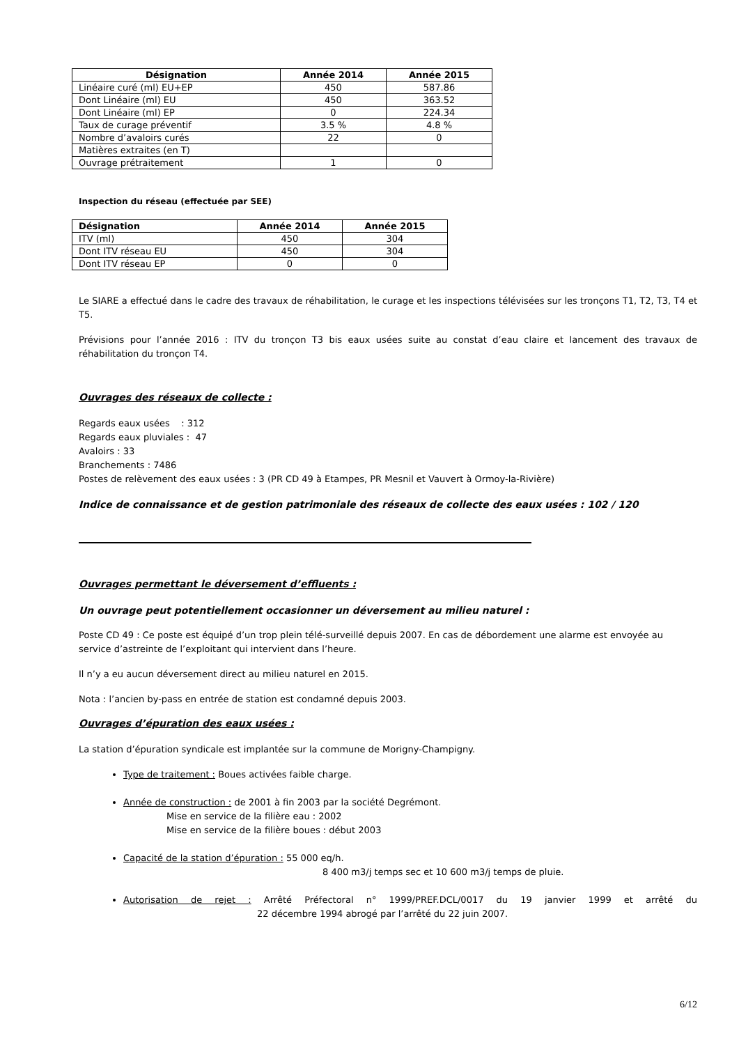| Désignation | Année 2014 | Année 2015 |
| --- | --- | --- |
| Linéaire curé (ml) EU+EP | 450 | 587.86 |
| Dont Linéaire (ml) EU | 450 | 363.52 |
| Dont Linéaire (ml) EP | 0 | 224.34 |
| Taux de curage préventif | 3.5 % | 4.8 % |
| Nombre d’avaloirs curés | 22 | 0 |
| Matières extraites (en T) | | |
| Ouvrage prétraitement | 1 | 0 |
Inspection du réseau (effectuée par SEE)
| Désignation | Année 2014 | Année 2015 |
| --- | --- | --- |
| ITV (ml) | 450 | 304 |
| Dont ITV réseau EU | 450 | 304 |
| Dont ITV réseau EP | 0 | 0 |
Le SIARE a effectué dans le cadre des travaux de réhabilitation, le curage et les inspections télévisées sur les tronçons T1, T2, T3, T4 et T5.
Prévisions pour l’année 2016 : ITV du tronçon T3 bis eaux usées suite au constat d’eau claire et lancement des travaux de réhabilitation du tronçon T4.
Ouvrages des réseaux de collecte :
Regards eaux usées : 312
Regards eaux pluviales : 47
Avaloirs : 33
Branchements : 7486
Postes de relèvement des eaux usées : 3 (PR CD 49 à Etampes, PR Mesnil et Vauvert à Ormoy-la-Rivière)
Indice de connaissance et de gestion patrimoniale des réseaux de collecte des eaux usées : 102 / 120
Ouvrages permettant le déversement d’effluents :
Un ouvrage peut potentiellement occasionner un déversement au milieu naturel :
Poste CD 49 : Ce poste est équipé d’un trop plein télé-surveillé depuis 2007. En cas de débordement une alarme est envoyée au service d’astreinte de l’exploitant qui intervient dans l’heure.
Il n’y a eu aucun déversement direct au milieu naturel en 2015.
Nota : l’ancien by-pass en entrée de station est condamné depuis 2003.
Ouvrages d’épuration des eaux usées :
La station d’épuration syndicale est implantée sur la commune de Morigny-Champigny.
Type de traitement : Boues activées faible charge.
Année de construction : de 2001 à fin 2003 par la société Degrémont.
Mise en service de la filière eau : 2002
Mise en service de la filière boues : début 2003
Capacité de la station d’épuration : 55 000 eq/h.
8 400 m3/j temps sec et 10 600 m3/j temps de pluie.
Autorisation de rejet : Arrêté Préfectoral n° 1999/PREF.DCL/0017 du 19 janvier 1999 et arrêté du 22 décembre 1994 abrogé par l’arrêté du 22 juin 2007.
6/12